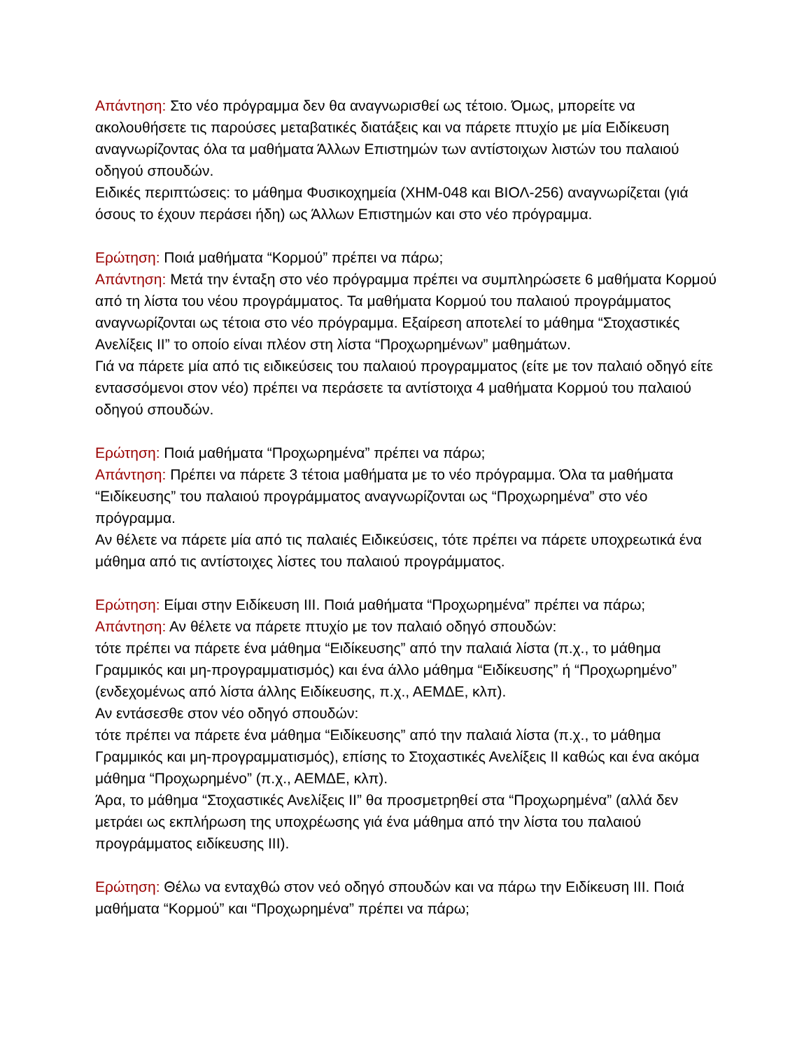Απάντηση: Στο νέο πρόγραμμα δεν θα αναγνωρισθεί ως τέτοιο. Όμως, μπορείτε να ακολουθήσετε τις παρούσες μεταβατικές διατάξεις και να πάρετε πτυχίο με μία Ειδίκευση αναγνωρίζοντας όλα τα μαθήματα Άλλων Επιστημών των αντίστοιχων λιστών του παλαιού οδηγού σπουδών.
Ειδικές περιπτώσεις: το μάθημα Φυσικοχημεία (ΧΗΜ-048 και ΒΙΟΛ-256) αναγνωρίζεται (γιά όσους το έχουν περάσει ήδη) ως Άλλων Επιστημών και στο νέο πρόγραμμα.
Ερώτηση: Ποιά μαθήματα “Κορμού” πρέπει να πάρω;
Απάντηση: Μετά την ένταξη στο νέο πρόγραμμα πρέπει να συμπληρώσετε 6 μαθήματα Κορμού από τη λίστα του νέου προγράμματος. Τα μαθήματα Κορμού του παλαιού προγράμματος αναγνωρίζονται ως τέτοια στο νέο πρόγραμμα. Εξαίρεση αποτελεί το μάθημα “Στοχαστικές Ανελίξεις ΙΙ” το οποίο είναι πλέον στη λίστα “Προχωρημένων” μαθημάτων.
Γιά να πάρετε μία από τις ειδικεύσεις του παλαιού προγραμματος (είτε με τον παλαιό οδηγό είτε εντασσόμενοι στον νέο) πρέπει να περάσετε τα αντίστοιχα 4 μαθήματα Κορμού του παλαιού οδηγού σπουδών.
Ερώτηση: Ποιά μαθήματα “Προχωρημένα” πρέπει να πάρω;
Απάντηση: Πρέπει να πάρετε 3 τέτοια μαθήματα με το νέο πρόγραμμα. Όλα τα μαθήματα “Ειδίκευσης” του παλαιού προγράμματος αναγνωρίζονται ως “Προχωρημένα” στο νέο πρόγραμμα.
Αν θέλετε να πάρετε μία από τις παλαιές Ειδικεύσεις, τότε πρέπει να πάρετε υποχρεωτικά ένα μάθημα από τις αντίστοιχες λίστες του παλαιού προγράμματος.
Ερώτηση: Είμαι στην Ειδίκευση ΙΙΙ. Ποιά μαθήματα “Προχωρημένα” πρέπει να πάρω;
Απάντηση: Αν θέλετε να πάρετε πτυχίο με τον παλαιό οδηγό σπουδών:
τότε πρέπει να πάρετε ένα μάθημα “Ειδίκευσης” από την παλαιά λίστα (π.χ., το μάθημα Γραμμικός και μη-προγραμματισμός) και ένα άλλο μάθημα “Ειδίκευσης” ή “Προχωρημένο” (ενδεχομένως από λίστα άλλης Ειδίκευσης, π.χ., ΑΕΜΔΕ, κλπ).
Αν εντάσεσθε στον νέο οδηγό σπουδών:
τότε πρέπει να πάρετε ένα μάθημα “Ειδίκευσης” από την παλαιά λίστα (π.χ., το μάθημα Γραμμικός και μη-προγραμματισμός), επίσης το Στοχαστικές Ανελίξεις ΙΙ καθώς και ένα ακόμα μάθημα “Προχωρημένο” (π.χ., ΑΕΜΔΕ, κλπ).
Άρα, το μάθημα “Στοχαστικές Ανελίξεις ΙΙ” θα προσμετρηθεί στα “Προχωρημένα” (αλλά δεν μετράει ως εκπλήρωση της υποχρέωσης γιά ένα μάθημα από την λίστα του παλαιού προγράμματος ειδίκευσης ΙΙΙ).
Ερώτηση: Θέλω να ενταχθώ στον νεό οδηγό σπουδών και να πάρω την Ειδίκευση ΙΙΙ. Ποιά μαθήματα “Κορμού” και “Προχωρημένα” πρέπει να πάρω;